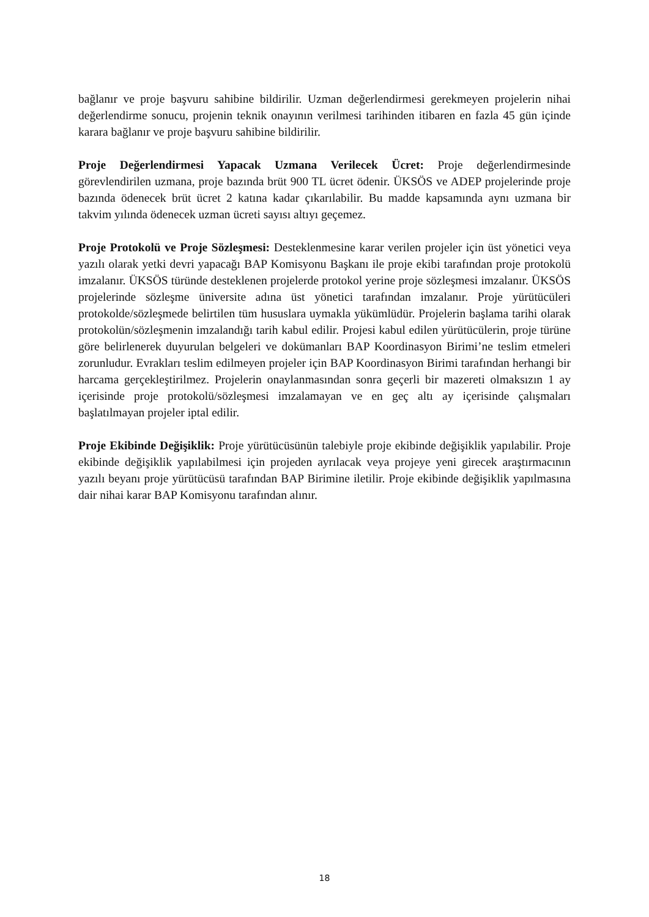bağlanır ve proje başvuru sahibine bildirilir. Uzman değerlendirmesi gerekmeyen projelerin nihai değerlendirme sonucu, projenin teknik onayının verilmesi tarihinden itibaren en fazla 45 gün içinde karara bağlanır ve proje başvuru sahibine bildirilir.
Proje Değerlendirmesi Yapacak Uzmana Verilecek Ücret: Proje değerlendirmesinde görevlendirilen uzmana, proje bazında brüt 900 TL ücret ödenir. ÜKSÖS ve ADEP projelerinde proje bazında ödenecek brüt ücret 2 katına kadar çıkarılabilir. Bu madde kapsamında aynı uzmana bir takvim yılında ödenecek uzman ücreti sayısı altıyı geçemez.
Proje Protokolü ve Proje Sözleşmesi: Desteklenmesine karar verilen projeler için üst yönetici veya yazılı olarak yetki devri yapacağı BAP Komisyonu Başkanı ile proje ekibi tarafından proje protokolü imzalanır. ÜKSÖS türünde desteklenen projelerde protokol yerine proje sözleşmesi imzalanır. ÜKSÖS projelerinde sözleşme üniversite adına üst yönetici tarafından imzalanır. Proje yürütücüleri protokolde/sözleşmede belirtilen tüm hususlara uymakla yükümlüdür. Projelerin başlama tarihi olarak protokolün/sözleşmenin imzalandığı tarih kabul edilir. Projesi kabul edilen yürütücülerin, proje türüne göre belirlenerek duyurulan belgeleri ve dokümanları BAP Koordinasyon Birimi’ne teslim etmeleri zorunludur. Evrakları teslim edilmeyen projeler için BAP Koordinasyon Birimi tarafından herhangi bir harcama gerçekleştirilmez. Projelerin onaylanmasından sonra geçerli bir mazereti olmaksızın 1 ay içerisinde proje protokolü/sözleşmesi imzalamayan ve en geç altı ay içerisinde çalışmaları başlatılmayan projeler iptal edilir.
Proje Ekibinde Değişiklik: Proje yürütücüsünün talebiyle proje ekibinde değişiklik yapılabilir. Proje ekibinde değişiklik yapılabilmesi için projeden ayrılacak veya projeye yeni girecek araştırmacının yazılı beyanı proje yürütücüsü tarafından BAP Birimine iletilir. Proje ekibinde değişiklik yapılmasına dair nihai karar BAP Komisyonu tarafından alınır.
18